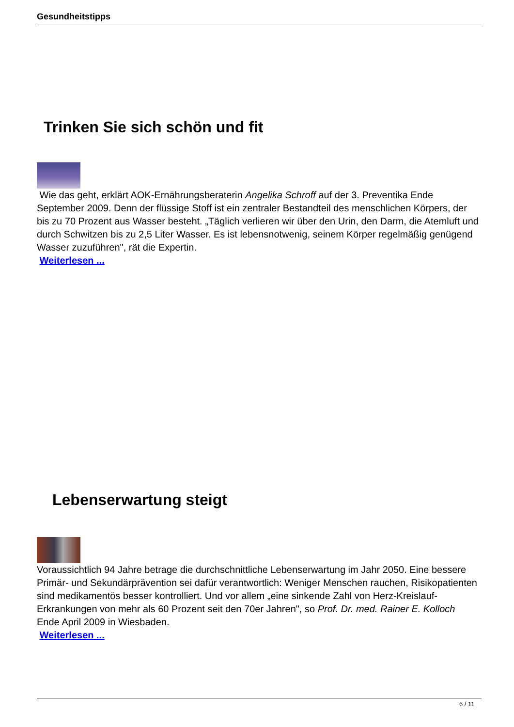Gesundheitstipps
Trinken Sie sich schön und fit
Wie das geht, erklärt AOK-Ernährungsberaterin Angelika Schroff auf der 3. Preventika Ende September 2009. Denn der flüssige Stoff ist ein zentraler Bestandteil des menschlichen Körpers, der bis zu 70 Prozent aus Wasser besteht. „Täglich verlieren wir über den Urin, den Darm, die Atemluft und durch Schwitzen bis zu 2,5 Liter Wasser. Es ist lebensnotwenig, seinem Körper regelmäßig genügend Wasser zuzuführen", rät die Expertin.
Weiterlesen ...
Lebenserwartung steigt
Voraussichtlich 94 Jahre betrage die durchschnittliche Lebenserwartung im Jahr 2050. Eine bessere Primär- und Sekundärprävention sei dafür verantwortlich: Weniger Menschen rauchen, Risikopatienten sind medikamentös besser kontrolliert. Und vor allem „eine sinkende Zahl von Herz-Kreislauf-Erkrankungen von mehr als 60 Prozent seit den 70er Jahren", so Prof. Dr. med. Rainer E. Kolloch
Ende April 2009 in Wiesbaden.
Weiterlesen ...
6 / 11